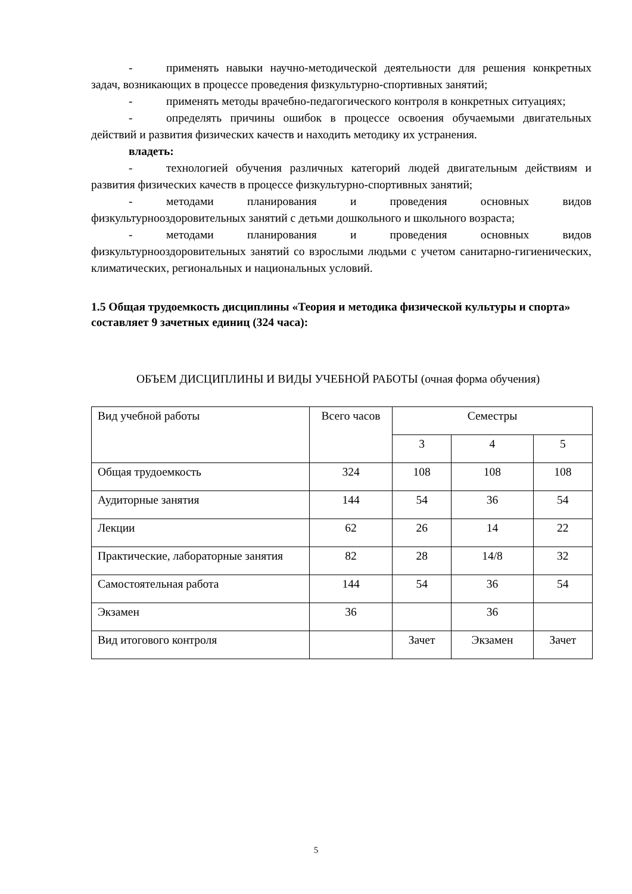- применять навыки научно-методической деятельности для решения конкретных задач, возникающих в процессе проведения физкультурно-спортивных занятий;
- применять методы врачебно-педагогического контроля в конкретных ситуациях;
- определять причины ошибок в процессе освоения обучаемыми двигательных действий и развития физических качеств и находить методику их устранения.
владеть:
- технологией обучения различных категорий людей двигательным действиям и развития физических качеств в процессе физкультурно-спортивных занятий;
- методами планирования и проведения основных видов физкультурнооздоровительных занятий с детьми дошкольного и школьного возраста;
- методами планирования и проведения основных видов физкультурнооздоровительных занятий со взрослыми людьми с учетом санитарно-гигиенических, климатических, региональных и национальных условий.
1.5 Общая трудоемкость дисциплины «Теория и методика физической культуры и спорта» составляет 9 зачетных единиц (324 часа):
ОБЪЕМ ДИСЦИПЛИНЫ И ВИДЫ УЧЕБНОЙ РАБОТЫ (очная форма обучения)
| Вид учебной работы | Всего часов | Семестры | | |
| | | 3 | 4 | 5 |
| Общая трудоемкость | 324 | 108 | 108 | 108 |
| Аудиторные занятия | 144 | 54 | 36 | 54 |
| Лекции | 62 | 26 | 14 | 22 |
| Практические, лабораторные занятия | 82 | 28 | 14/8 | 32 |
| Самостоятельная работа | 144 | 54 | 36 | 54 |
| Экзамен | 36 | | 36 | |
| Вид итогового контроля | | Зачет | Экзамен | Зачет |
5